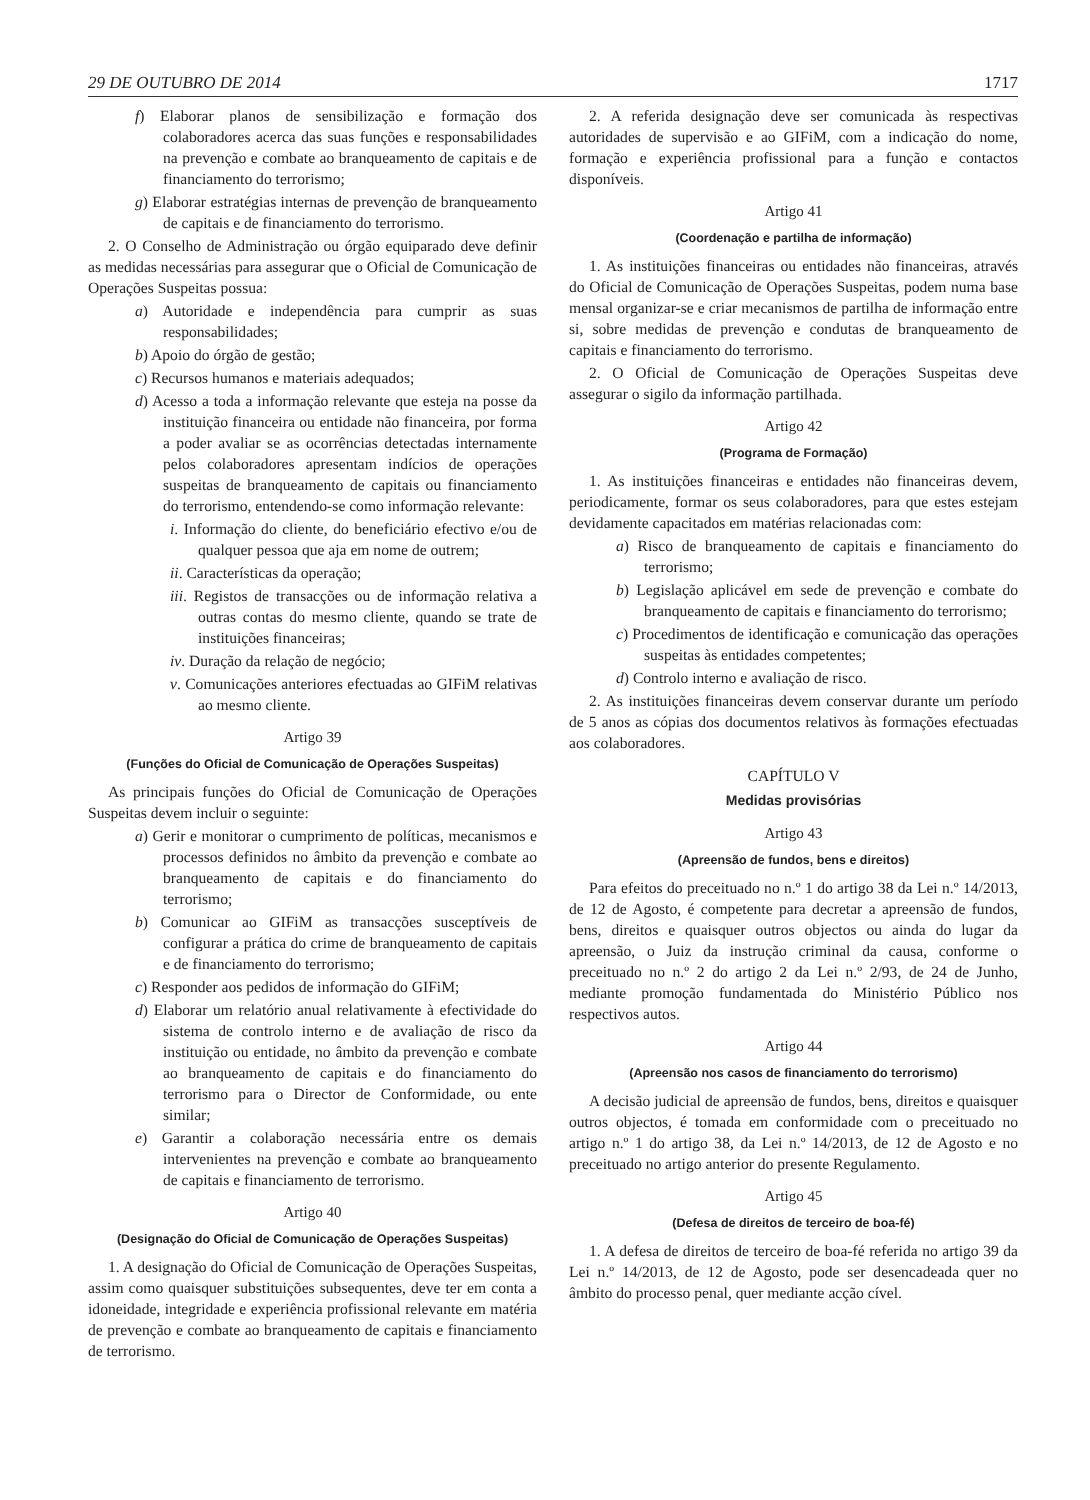29 DE OUTUBRO DE 2014 1717
f) Elaborar planos de sensibilização e formação dos colaboradores acerca das suas funções e responsabilidades na prevenção e combate ao branqueamento de capitais e de financiamento do terrorismo;
g) Elaborar estratégias internas de prevenção de branqueamento de capitais e de financiamento do terrorismo.
2. O Conselho de Administração ou órgão equiparado deve definir as medidas necessárias para assegurar que o Oficial de Comunicação de Operações Suspeitas possua:
a) Autoridade e independência para cumprir as suas responsabilidades;
b) Apoio do órgão de gestão;
c) Recursos humanos e materiais adequados;
d) Acesso a toda a informação relevante que esteja na posse da instituição financeira ou entidade não financeira, por forma a poder avaliar se as ocorrências detectadas internamente pelos colaboradores apresentam indícios de operações suspeitas de branqueamento de capitais ou financiamento do terrorismo, entendendo-se como informação relevante:
i. Informação do cliente, do beneficiário efectivo e/ou de qualquer pessoa que aja em nome de outrem;
ii. Características da operação;
iii. Registos de transacções ou de informação relativa a outras contas do mesmo cliente, quando se trate de instituições financeiras;
iv. Duração da relação de negócio;
v. Comunicações anteriores efectuadas ao GIFiM relativas ao mesmo cliente.
Artigo 39
(Funções do Oficial de Comunicação de Operações Suspeitas)
As principais funções do Oficial de Comunicação de Operações Suspeitas devem incluir o seguinte:
a) Gerir e monitorar o cumprimento de políticas, mecanismos e processos definidos no âmbito da prevenção e combate ao branqueamento de capitais e do financiamento do terrorismo;
b) Comunicar ao GIFiM as transacções susceptíveis de configurar a prática do crime de branqueamento de capitais e de financiamento do terrorismo;
c) Responder aos pedidos de informação do GIFiM;
d) Elaborar um relatório anual relativamente à efectividade do sistema de controlo interno e de avaliação de risco da instituição ou entidade, no âmbito da prevenção e combate ao branqueamento de capitais e do financiamento do terrorismo para o Director de Conformidade, ou ente similar;
e) Garantir a colaboração necessária entre os demais intervenientes na prevenção e combate ao branqueamento de capitais e financiamento de terrorismo.
Artigo 40
(Designação do Oficial de Comunicação de Operações Suspeitas)
1. A designação do Oficial de Comunicação de Operações Suspeitas, assim como quaisquer substituições subsequentes, deve ter em conta a idoneidade, integridade e experiência profissional relevante em matéria de prevenção e combate ao branqueamento de capitais e financiamento de terrorismo.
2. A referida designação deve ser comunicada às respectivas autoridades de supervisão e ao GIFiM, com a indicação do nome, formação e experiência profissional para a função e contactos disponíveis.
Artigo 41
(Coordenação e partilha de informação)
1. As instituições financeiras ou entidades não financeiras, através do Oficial de Comunicação de Operações Suspeitas, podem numa base mensal organizar-se e criar mecanismos de partilha de informação entre si, sobre medidas de prevenção e condutas de branqueamento de capitais e financiamento do terrorismo.
2. O Oficial de Comunicação de Operações Suspeitas deve assegurar o sigilo da informação partilhada.
Artigo 42
(Programa de Formação)
1. As instituições financeiras e entidades não financeiras devem, periodicamente, formar os seus colaboradores, para que estes estejam devidamente capacitados em matérias relacionadas com:
a) Risco de branqueamento de capitais e financiamento do terrorismo;
b) Legislação aplicável em sede de prevenção e combate do branqueamento de capitais e financiamento do terrorismo;
c) Procedimentos de identificação e comunicação das operações suspeitas às entidades competentes;
d) Controlo interno e avaliação de risco.
2. As instituições financeiras devem conservar durante um período de 5 anos as cópias dos documentos relativos às formações efectuadas aos colaboradores.
CAPÍTULO V
Medidas provisórias
Artigo 43
(Apreensão de fundos, bens e direitos)
Para efeitos do preceituado no n.º 1 do artigo 38 da Lei n.º 14/2013, de 12 de Agosto, é competente para decretar a apreensão de fundos, bens, direitos e quaisquer outros objectos ou ainda do lugar da apreensão, o Juiz da instrução criminal da causa, conforme o preceituado no n.º 2 do artigo 2 da Lei n.º 2/93, de 24 de Junho, mediante promoção fundamentada do Ministério Público nos respectivos autos.
Artigo 44
(Apreensão nos casos de financiamento do terrorismo)
A decisão judicial de apreensão de fundos, bens, direitos e quaisquer outros objectos, é tomada em conformidade com o preceituado no artigo n.º 1 do artigo 38, da Lei n.º 14/2013, de 12 de Agosto e no preceituado no artigo anterior do presente Regulamento.
Artigo 45
(Defesa de direitos de terceiro de boa-fé)
1. A defesa de direitos de terceiro de boa-fé referida no artigo 39 da Lei n.º 14/2013, de 12 de Agosto, pode ser desencadeada quer no âmbito do processo penal, quer mediante acção cível.